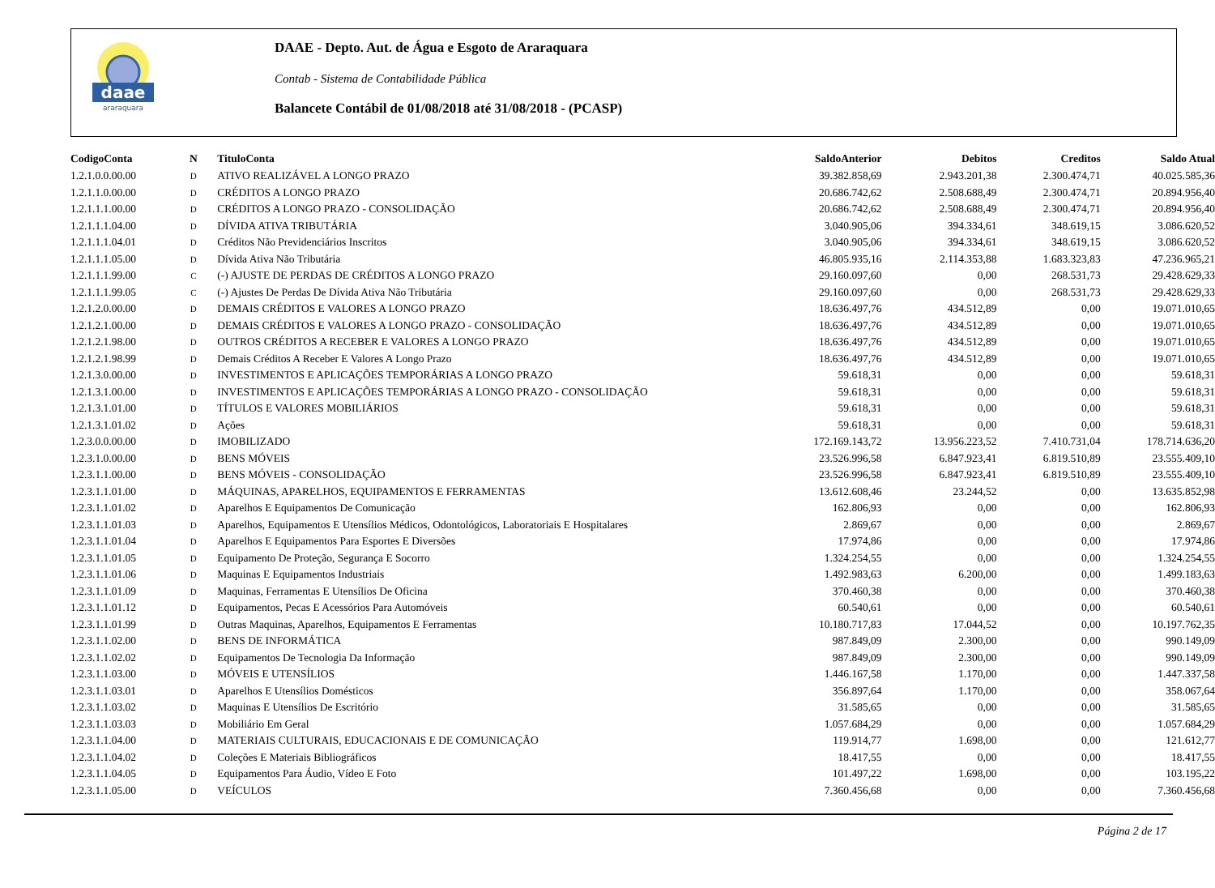daae
araraquara
DAAE - Depto. Aut. de Água e Esgoto de Araraquara
Contab - Sistema de Contabilidade Pública
Balancete Contábil de 01/08/2018 até 31/08/2018 - (PCASP)
| CodigoConta | N | TituloConta | SaldoAnterior | Debitos | Creditos | Saldo Atual |
| --- | --- | --- | --- | --- | --- | --- |
| 1.2.1.0.0.00.00 | D | ATIVO REALIZÁVEL A LONGO PRAZO | 39.382.858,69 | 2.943.201,38 | 2.300.474,71 | 40.025.585,36 |
| 1.2.1.1.0.00.00 | D | CRÉDITOS A LONGO PRAZO | 20.686.742,62 | 2.508.688,49 | 2.300.474,71 | 20.894.956,40 |
| 1.2.1.1.1.00.00 | D | CRÉDITOS A LONGO PRAZO - CONSOLIDAÇÃO | 20.686.742,62 | 2.508.688,49 | 2.300.474,71 | 20.894.956,40 |
| 1.2.1.1.1.04.00 | D | DÍVIDA ATIVA TRIBUTÁRIA | 3.040.905,06 | 394.334,61 | 348.619,15 | 3.086.620,52 |
| 1.2.1.1.1.04.01 | D | Créditos Não Previdenciários Inscritos | 3.040.905,06 | 394.334,61 | 348.619,15 | 3.086.620,52 |
| 1.2.1.1.1.05.00 | D | Dívida Ativa Não Tributária | 46.805.935,16 | 2.114.353,88 | 1.683.323,83 | 47.236.965,21 |
| 1.2.1.1.1.99.00 | C | (-) AJUSTE DE PERDAS DE CRÉDITOS A LONGO PRAZO | 29.160.097,60 | 0,00 | 268.531,73 | 29.428.629,33 |
| 1.2.1.1.1.99.05 | C | (-) Ajustes De Perdas De Dívida Ativa Não Tributária | 29.160.097,60 | 0,00 | 268.531,73 | 29.428.629,33 |
| 1.2.1.2.0.00.00 | D | DEMAIS CRÉDITOS E VALORES A LONGO PRAZO | 18.636.497,76 | 434.512,89 | 0,00 | 19.071.010,65 |
| 1.2.1.2.1.00.00 | D | DEMAIS CRÉDITOS E VALORES A LONGO PRAZO - CONSOLIDAÇÃO | 18.636.497,76 | 434.512,89 | 0,00 | 19.071.010,65 |
| 1.2.1.2.1.98.00 | D | OUTROS CRÉDITOS A RECEBER E VALORES A LONGO PRAZO | 18.636.497,76 | 434.512,89 | 0,00 | 19.071.010,65 |
| 1.2.1.2.1.98.99 | D | Demais Créditos A Receber E Valores A Longo Prazo | 18.636.497,76 | 434.512,89 | 0,00 | 19.071.010,65 |
| 1.2.1.3.0.00.00 | D | INVESTIMENTOS E APLICAÇÕES TEMPORÁRIAS A LONGO PRAZO | 59.618,31 | 0,00 | 0,00 | 59.618,31 |
| 1.2.1.3.1.00.00 | D | INVESTIMENTOS E APLICAÇÕES TEMPORÁRIAS A LONGO PRAZO - CONSOLIDAÇÃO | 59.618,31 | 0,00 | 0,00 | 59.618,31 |
| 1.2.1.3.1.01.00 | D | TÍTULOS E VALORES MOBILIÁRIOS | 59.618,31 | 0,00 | 0,00 | 59.618,31 |
| 1.2.1.3.1.01.02 | D | Ações | 59.618,31 | 0,00 | 0,00 | 59.618,31 |
| 1.2.3.0.0.00.00 | D | IMOBILIZADO | 172.169.143,72 | 13.956.223,52 | 7.410.731,04 | 178.714.636,20 |
| 1.2.3.1.0.00.00 | D | BENS MÓVEIS | 23.526.996,58 | 6.847.923,41 | 6.819.510,89 | 23.555.409,10 |
| 1.2.3.1.1.00.00 | D | BENS MÓVEIS - CONSOLIDAÇÃO | 23.526.996,58 | 6.847.923,41 | 6.819.510,89 | 23.555.409,10 |
| 1.2.3.1.1.01.00 | D | MÁQUINAS, APARELHOS, EQUIPAMENTOS E FERRAMENTAS | 13.612.608,46 | 23.244,52 | 0,00 | 13.635.852,98 |
| 1.2.3.1.1.01.02 | D | Aparelhos E Equipamentos De Comunicação | 162.806,93 | 0,00 | 0,00 | 162.806,93 |
| 1.2.3.1.1.01.03 | D | Aparelhos, Equipamentos E Utensílios Médicos, Odontológicos, Laboratoriais E Hospitalares | 2.869,67 | 0,00 | 0,00 | 2.869,67 |
| 1.2.3.1.1.01.04 | D | Aparelhos E Equipamentos Para Esportes E Diversões | 17.974,86 | 0,00 | 0,00 | 17.974,86 |
| 1.2.3.1.1.01.05 | D | Equipamento De Proteção, Segurança E Socorro | 1.324.254,55 | 0,00 | 0,00 | 1.324.254,55 |
| 1.2.3.1.1.01.06 | D | Maquinas E Equipamentos Industriais | 1.492.983,63 | 6.200,00 | 0,00 | 1.499.183,63 |
| 1.2.3.1.1.01.09 | D | Maquinas, Ferramentas E Utensílios De Oficina | 370.460,38 | 0,00 | 0,00 | 370.460,38 |
| 1.2.3.1.1.01.12 | D | Equipamentos, Pecas E Acessórios Para Automóveis | 60.540,61 | 0,00 | 0,00 | 60.540,61 |
| 1.2.3.1.1.01.99 | D | Outras Maquinas, Aparelhos, Equipamentos E Ferramentas | 10.180.717,83 | 17.044,52 | 0,00 | 10.197.762,35 |
| 1.2.3.1.1.02.00 | D | BENS DE INFORMÁTICA | 987.849,09 | 2.300,00 | 0,00 | 990.149,09 |
| 1.2.3.1.1.02.02 | D | Equipamentos De Tecnologia Da Informação | 987.849,09 | 2.300,00 | 0,00 | 990.149,09 |
| 1.2.3.1.1.03.00 | D | MÓVEIS E UTENSÍLIOS | 1.446.167,58 | 1.170,00 | 0,00 | 1.447.337,58 |
| 1.2.3.1.1.03.01 | D | Aparelhos E Utensílios Domésticos | 356.897,64 | 1.170,00 | 0,00 | 358.067,64 |
| 1.2.3.1.1.03.02 | D | Maquinas E Utensílios De Escritório | 31.585,65 | 0,00 | 0,00 | 31.585,65 |
| 1.2.3.1.1.03.03 | D | Mobiliário Em Geral | 1.057.684,29 | 0,00 | 0,00 | 1.057.684,29 |
| 1.2.3.1.1.04.00 | D | MATERIAIS CULTURAIS, EDUCACIONAIS E DE COMUNICAÇÃO | 119.914,77 | 1.698,00 | 0,00 | 121.612,77 |
| 1.2.3.1.1.04.02 | D | Coleções E Materiais Bibliográficos | 18.417,55 | 0,00 | 0,00 | 18.417,55 |
| 1.2.3.1.1.04.05 | D | Equipamentos Para Áudio, Vídeo E Foto | 101.497,22 | 1.698,00 | 0,00 | 103.195,22 |
| 1.2.3.1.1.05.00 | D | VEÍCULOS | 7.360.456,68 | 0,00 | 0,00 | 7.360.456,68 |
Página 2 de 17